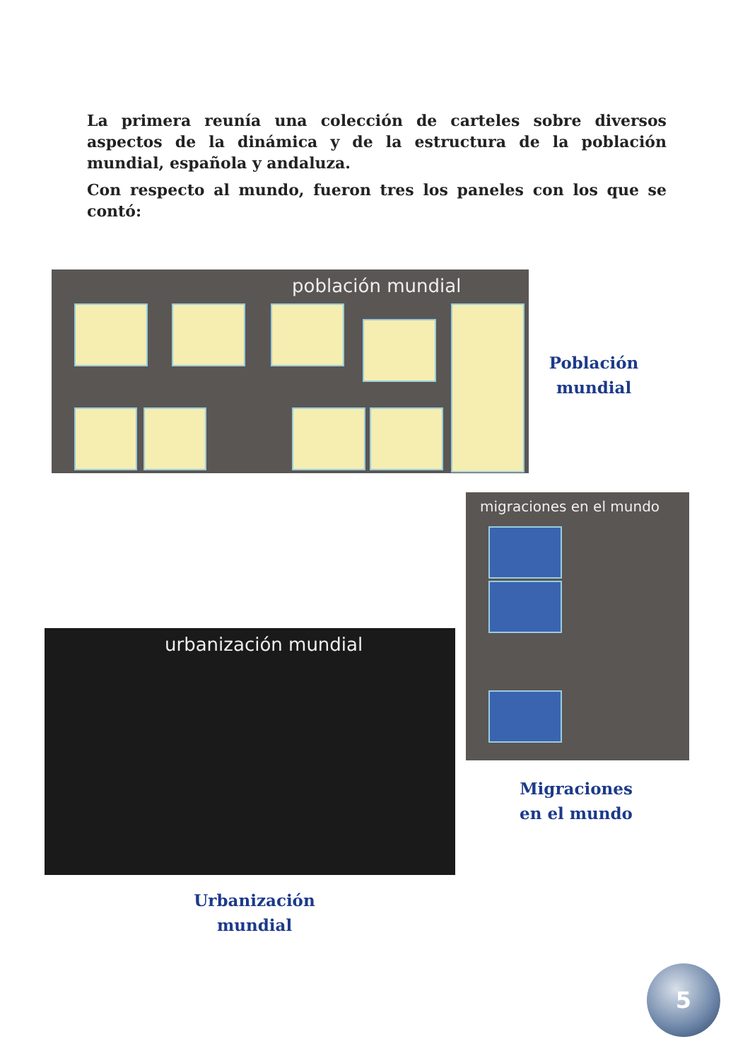La primera reunía una colección de carteles sobre diversos aspectos de la dinámica y de la estructura de la población mundial, española y andaluza.
Con respecto al mundo, fueron tres los paneles con los que se contó:
población mundial
Población
mundial
migraciones en el mundo
Migraciones
en el mundo
urbanización mundial
Urbanización
mundial
5